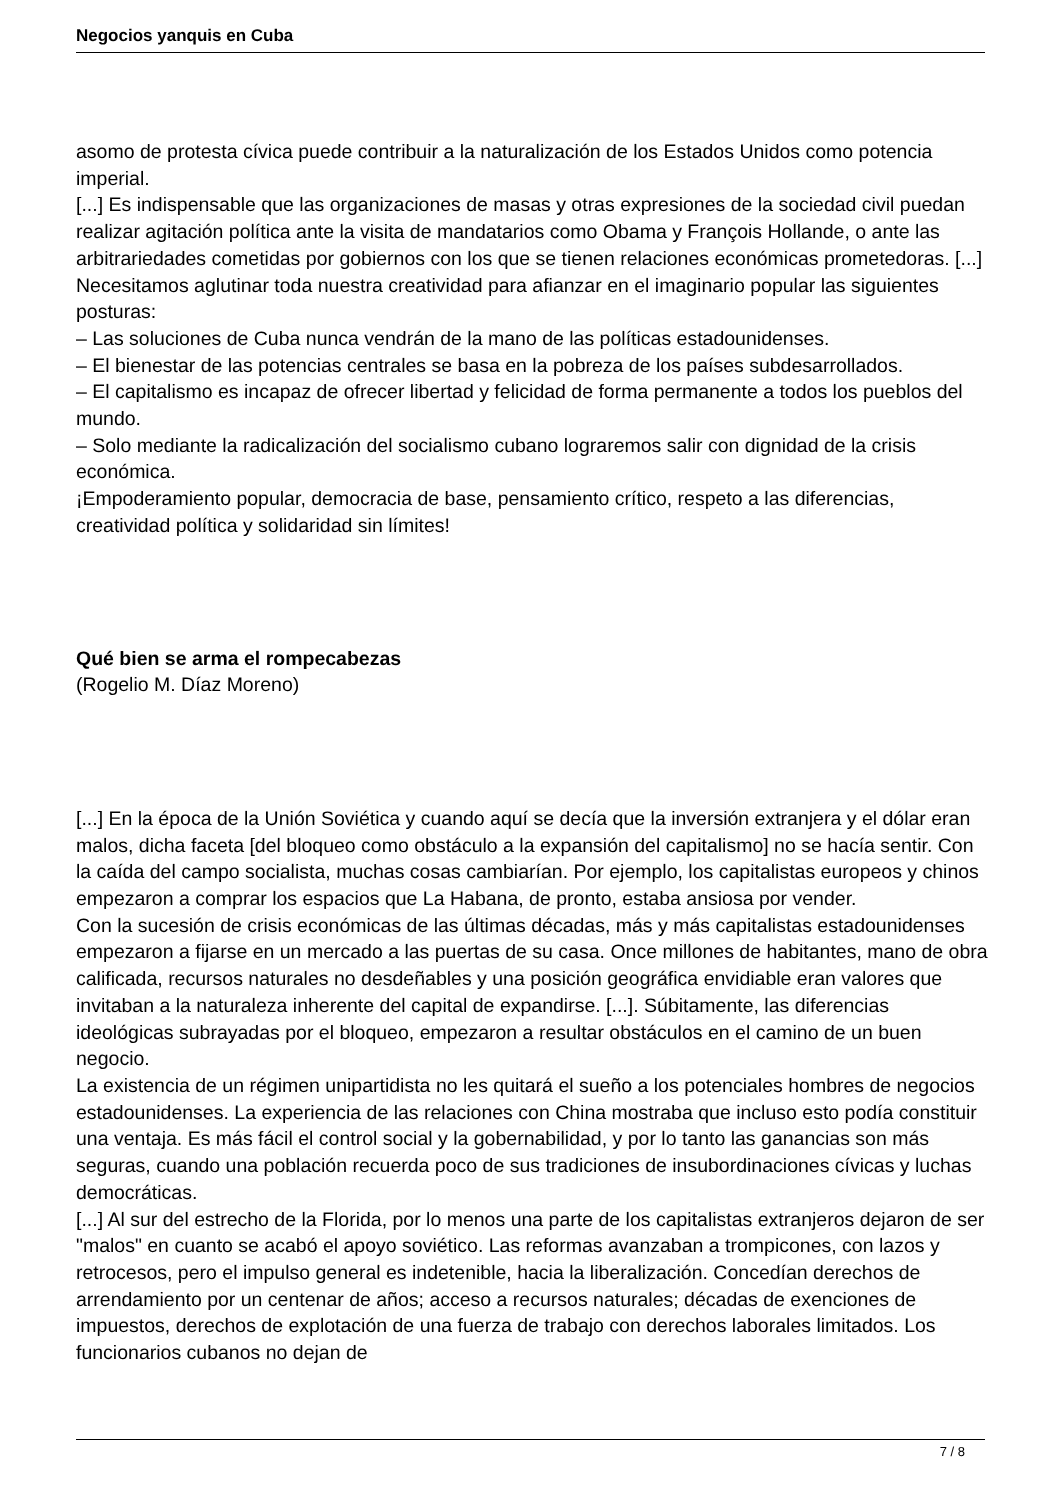Negocios yanquis en Cuba
asomo de protesta cívica puede contribuir a la naturalización de los Estados Unidos como potencia imperial.
[...] Es indispensable que las organizaciones de masas y otras expresiones de la sociedad civil puedan realizar agitación política ante la visita de mandatarios como Obama y François Hollande, o ante las arbitrariedades cometidas por gobiernos con los que se tienen relaciones económicas prometedoras. [...]
Necesitamos aglutinar toda nuestra creatividad para afianzar en el imaginario popular las siguientes posturas:
– Las soluciones de Cuba nunca vendrán de la mano de las políticas estadounidenses.
– El bienestar de las potencias centrales se basa en la pobreza de los países subdesarrollados.
– El capitalismo es incapaz de ofrecer libertad y felicidad de forma permanente a todos los pueblos del mundo.
– Solo mediante la radicalización del socialismo cubano lograremos salir con dignidad de la crisis económica.
¡Empoderamiento popular, democracia de base, pensamiento crítico, respeto a las diferencias, creatividad política y solidaridad sin límites!
Qué bien se arma el rompecabezas
(Rogelio M. Díaz Moreno)
[...] En la época de la Unión Soviética y cuando aquí se decía que la inversión extranjera y el dólar eran malos, dicha faceta [del bloqueo como obstáculo a la expansión del capitalismo] no se hacía sentir. Con la caída del campo socialista, muchas cosas cambiarían. Por ejemplo, los capitalistas europeos y chinos empezaron a comprar los espacios que La Habana, de pronto, estaba ansiosa por vender.
Con la sucesión de crisis económicas de las últimas décadas, más y más capitalistas estadounidenses empezaron a fijarse en un mercado a las puertas de su casa. Once millones de habitantes, mano de obra calificada, recursos naturales no desdeñables y una posición geográfica envidiable eran valores que invitaban a la naturaleza inherente del capital de expandirse. [...]. Súbitamente, las diferencias ideológicas subrayadas por el bloqueo, empezaron a resultar obstáculos en el camino de un buen negocio.
La existencia de un régimen unipartidista no les quitará el sueño a los potenciales hombres de negocios estadounidenses. La experiencia de las relaciones con China mostraba que incluso esto podía constituir una ventaja. Es más fácil el control social y la gobernabilidad, y por lo tanto las ganancias son más seguras, cuando una población recuerda poco de sus tradiciones de insubordinaciones cívicas y luchas democráticas.
[...] Al sur del estrecho de la Florida, por lo menos una parte de los capitalistas extranjeros dejaron de ser "malos" en cuanto se acabó el apoyo soviético. Las reformas avanzaban a trompicones, con lazos y retrocesos, pero el impulso general es indetenible, hacia la liberalización. Concedían derechos de arrendamiento por un centenar de años; acceso a recursos naturales; décadas de exenciones de impuestos, derechos de explotación de una fuerza de trabajo con derechos laborales limitados. Los funcionarios cubanos no dejan de
7 / 8